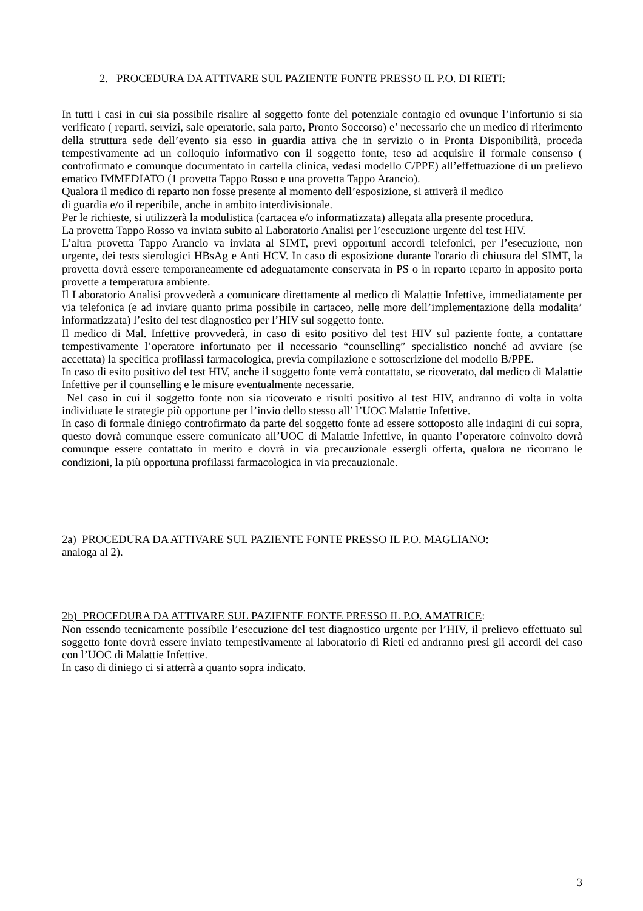2. PROCEDURA DA ATTIVARE SUL PAZIENTE FONTE PRESSO IL P.O. DI RIETI:
In tutti i casi in cui sia possibile risalire al soggetto fonte del potenziale contagio ed ovunque l’infortunio si sia verificato ( reparti, servizi, sale operatorie, sala parto, Pronto Soccorso) e’ necessario che un medico di riferimento della struttura sede dell’evento sia esso in guardia attiva che in servizio o in Pronta Disponibilità, proceda tempestivamente ad un colloquio informativo con il soggetto fonte, teso ad acquisire il formale consenso ( controfirmato e comunque documentato in cartella clinica, vedasi modello C/PPE) all’effettuazione di un prelievo ematico IMMEDIATO (1 provetta Tappo Rosso e una provetta Tappo Arancio).
Qualora il medico di reparto non fosse presente al momento dell’esposizione, si attiverà il medico
di guardia e/o il reperibile, anche in ambito interdivisionale.
Per le richieste, si utilizzerà la modulistica (cartacea e/o informatizzata) allegata alla presente procedura.
La provetta Tappo Rosso va inviata subito al Laboratorio Analisi per l’esecuzione urgente del test HIV.
L’altra provetta Tappo Arancio va inviata al SIMT, previ opportuni accordi telefonici, per l’esecuzione, non urgente, dei tests sierologici HBsAg e Anti HCV. In caso di esposizione durante l'orario di chiusura del SIMT, la provetta dovrà essere temporaneamente ed adeguatamente conservata in PS o in reparto reparto in apposito porta provette a temperatura ambiente.
Il Laboratorio Analisi provvederà a comunicare direttamente al medico di Malattie Infettive, immediatamente per via telefonica (e ad inviare quanto prima possibile in cartaceo, nelle more dell’implementazione della modalita’ informatizzata) l’esito del test diagnostico per l’HIV sul soggetto fonte.
Il medico di Mal. Infettive provvederà, in caso di esito positivo del test HIV sul paziente fonte, a contattare tempestivamente l’operatore infortunato per il necessario “counselling” specialistico nonché ad avviare (se accettata) la specifica profilassi farmacologica, previa compilazione e sottoscrizione del modello B/PPE.
In caso di esito positivo del test HIV, anche il soggetto fonte verrà contattato, se ricoverato, dal medico di Malattie Infettive per il counselling e le misure eventualmente necessarie.
Nel caso in cui il soggetto fonte non sia ricoverato e risulti positivo al test HIV, andranno di volta in volta individuate le strategie più opportune per l’invio dello stesso all’ l’UOC Malattie Infettive.
In caso di formale diniego controfirmato da parte del soggetto fonte ad essere sottoposto alle indagini di cui sopra, questo dovrà comunque essere comunicato all’UOC di Malattie Infettive, in quanto l’operatore coinvolto dovrà comunque essere contattato in merito e dovrà in via precauzionale essergli offerta, qualora ne ricorrano le condizioni, la più opportuna profilassi farmacologica in via precauzionale.
2a) PROCEDURA DA ATTIVARE SUL PAZIENTE FONTE PRESSO IL P.O. MAGLIANO:
analoga al 2).
2b) PROCEDURA DA ATTIVARE SUL PAZIENTE FONTE PRESSO IL P.O. AMATRICE:
Non essendo tecnicamente possibile l’esecuzione del test diagnostico urgente per l’HIV, il prelievo effettuato sul soggetto fonte dovrà essere inviato tempestivamente al laboratorio di Rieti ed andranno presi gli accordi del caso con l’UOC di Malattie Infettive.
In caso di diniego ci si atterrà a quanto sopra indicato.
3